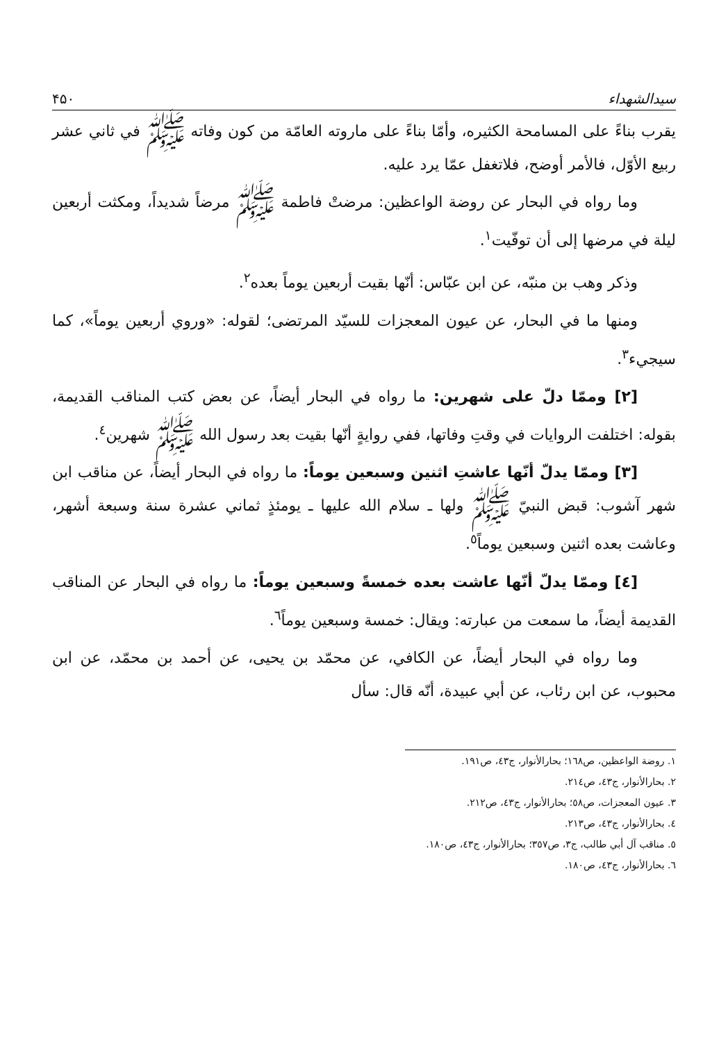سیدالشهداء ۴۵۰
يقرب بناءً على المسامحة الكثيره، وأمّا بناءً على ماروته العامّة من كون وفاته ﷺ في ثاني عشر ربيع الأوّل، فالأمر أوضح، فلاتغفل عمّا يرد عليه.
وما رواه في البحار عن روضة الواعظين: مرضتْ فاطمة ﷺ مرضاً شديداً، ومكثت أربعين ليلة في مرضها إلى أن توفّيت<sup>١</sup>.
وذكر وهب بن منبّه، عن ابن عبّاس: أنّها بقيت أربعين يوماً بعده<sup>٢</sup>.
ومنها ما في البحار، عن عيون المعجزات للسيّد المرتضى؛ لقوله: «وروي أربعين يوماً»، كما سيجيء<sup>٣</sup>.
[٢] وممّا دلّ على شهرين: ما رواه في البحار أيضاً، عن بعض كتب المناقب القديمة، بقوله: اختلفت الروايات في وقتِ وفاتها، ففي روايةٍ أنّها بقيت بعد رسول الله ﷺ شهرين<sup>٤</sup>.
[٣] وممّا يدلّ أنّها عاشتِ اثنين وسبعين يوماً: ما رواه في البحار أيضاً، عن مناقب ابن شهر آشوب: قبض النبيّ ﷺ ولها ـ سلام الله عليها ـ يومئذٍ ثماني عشرة سنة وسبعة أشهر، وعاشت بعده اثنين وسبعين يوماً<sup>٥</sup>.
[٤] وممّا يدلّ أنّها عاشت بعده خمسةً وسبعين يوماً: ما رواه في البحار عن المناقب القديمة أيضاً، ما سمعت من عبارته: ويقال: خمسة وسبعين يوماً<sup>٦</sup>.
وما رواه في البحار أيضاً، عن الكافي، عن محمّد بن يحيى، عن أحمد بن محمّد، عن ابن محبوب، عن ابن رئاب، عن أبي عبيدة، أنّه قال: سأل
١. روضة الواعظين، ص١٦٨؛ بحارالأنوار، ج٤٣، ص١٩١.
٢. بحارالأنوار، ج٤٣، ص٢١٤.
٣. عيون المعجزات، ص٥٨؛ بحارالأنوار، ج٤٣، ص٢١٢.
٤. بحارالأنوار، ج٤٣، ص٢١٣.
٥. مناقب آل أبي طالب، ج٣، ص٣٥٧؛ بحارالأنوار، ج٤٣، ص١٨٠.
٦. بحارالأنوار، ج٤٣، ص١٨٠.